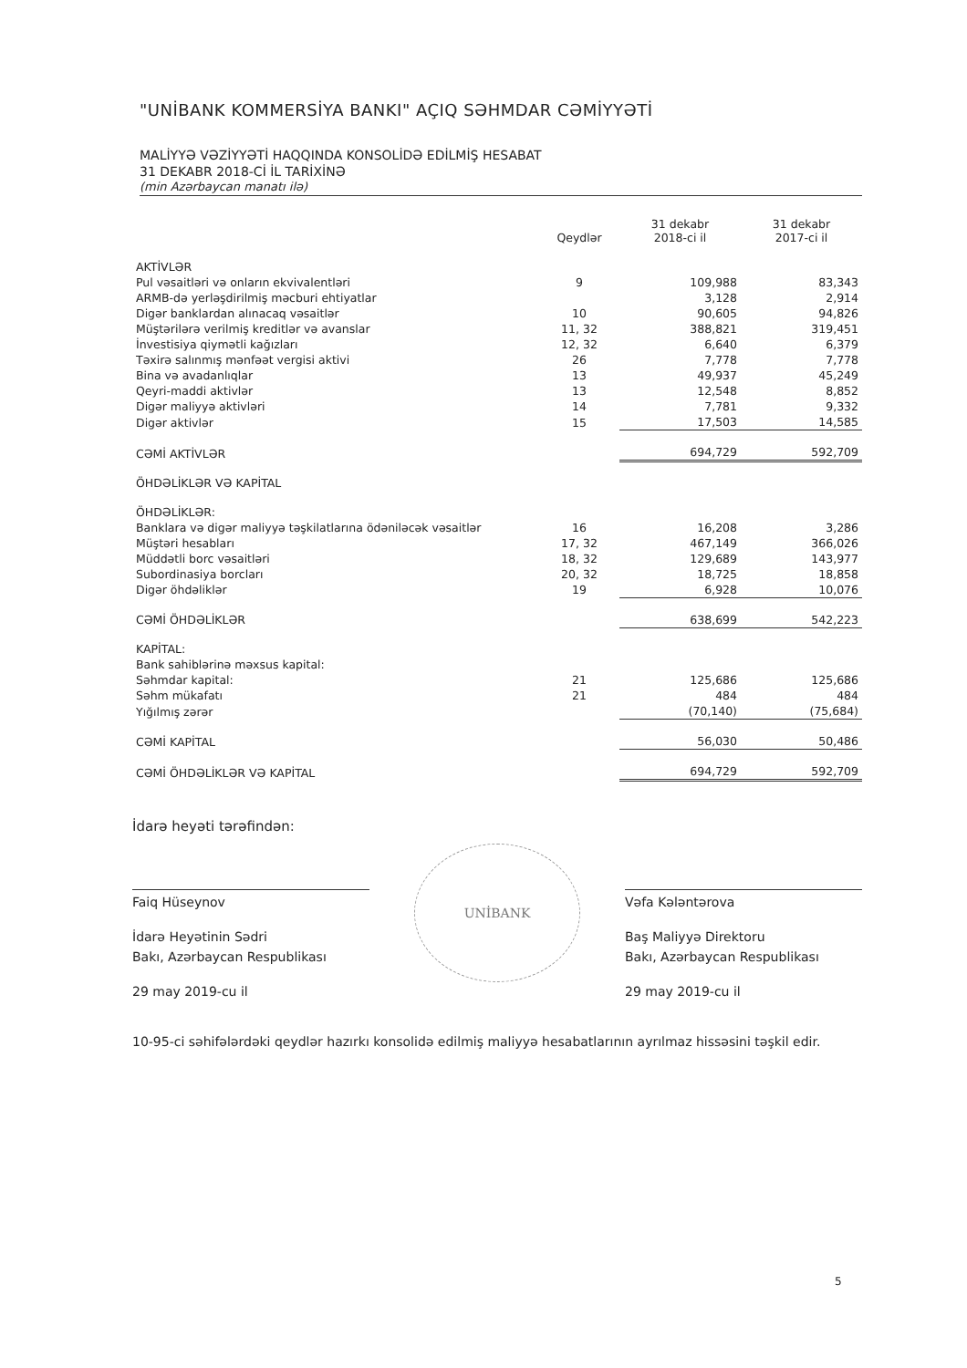"UNİBANK KOMMERSİYA BANKI" AÇIQ SƏHMDAR CƏMİYYƏTİ
MALİYYƏ VƏZİYYƏTİ HAQQINDA KONSOLİDƏ EDİLMİŞ HESABAT
31 DEKABR 2018-Cİ İL TARİXİNƏ
(min Azərbaycan manatı ilə)
| | Qeydlər | 31 dekabr 2018-ci il | 31 dekabr 2017-ci il |
| --- | --- | --- | --- |
| AKTİVLƏR | | | |
| Pul vəsaitləri və onların ekvivalentləri | 9 | 109,988 | 83,343 |
| ARMB-də yerləşdirilmiş məcburi ehtiyatlar | | 3,128 | 2,914 |
| Digər banklardan alınacaq vəsaitlər | 10 | 90,605 | 94,826 |
| Müştərilərə verilmiş kreditlər və avanslar | 11, 32 | 388,821 | 319,451 |
| İnvestisiya qiymətli kağızları | 12, 32 | 6,640 | 6,379 |
| Təxirə salınmış mənfəət vergisi aktivi | 26 | 7,778 | 7,778 |
| Bina və avadanlıqlar | 13 | 49,937 | 45,249 |
| Qeyri-maddi aktivlər | 13 | 12,548 | 8,852 |
| Digər maliyyə aktivləri | 14 | 7,781 | 9,332 |
| Digər aktivlər | 15 | 17,503 | 14,585 |
| CƏMİ AKTİVLƏR | | 694,729 | 592,709 |
| ÖHDƏLİKLƏR VƏ KAPİTAL | | | |
| ÖHDƏLİKLƏR: | | | |
| Banklara və digər maliyyə təşkilatlarına ödəniləcək vəsaitlər | 16 | 16,208 | 3,286 |
| Müştəri hesabları | 17, 32 | 467,149 | 366,026 |
| Müddətli borc vəsaitləri | 18, 32 | 129,689 | 143,977 |
| Subordinasiya borcları | 20, 32 | 18,725 | 18,858 |
| Digər öhdəliklər | 19 | 6,928 | 10,076 |
| CƏMİ ÖHDƏLİKLƏR | | 638,699 | 542,223 |
| KAPİTAL: | | | |
| Bank sahiblərinə məxsus kapital: | | | |
| Səhmdar kapital: | 21 | 125,686 | 125,686 |
| Səhm mükafatı | 21 | 484 | 484 |
| Yığılmış zərər | | (70,140) | (75,684) |
| CƏMİ KAPİTAL | | 56,030 | 50,486 |
| CƏMİ ÖHDƏLİKLƏR VƏ KAPİTAL | | 694,729 | 592,709 |
İdarə heyəti tərəfindən:
Faiq Hüseynov
İdarə Heyətinin Sədri
Bakı, Azərbaycan Respublikası
29 may 2019-cu il
UNİBANK
Vəfa Kələntərova
Baş Maliyyə Direktoru
Bakı, Azərbaycan Respublikası
29 may 2019-cu il
10-95-ci səhifələrdəki qeydlər hazırkı konsolidə edilmiş maliyyə hesabatlarının ayrılmaz hissəsini təşkil edir.
5